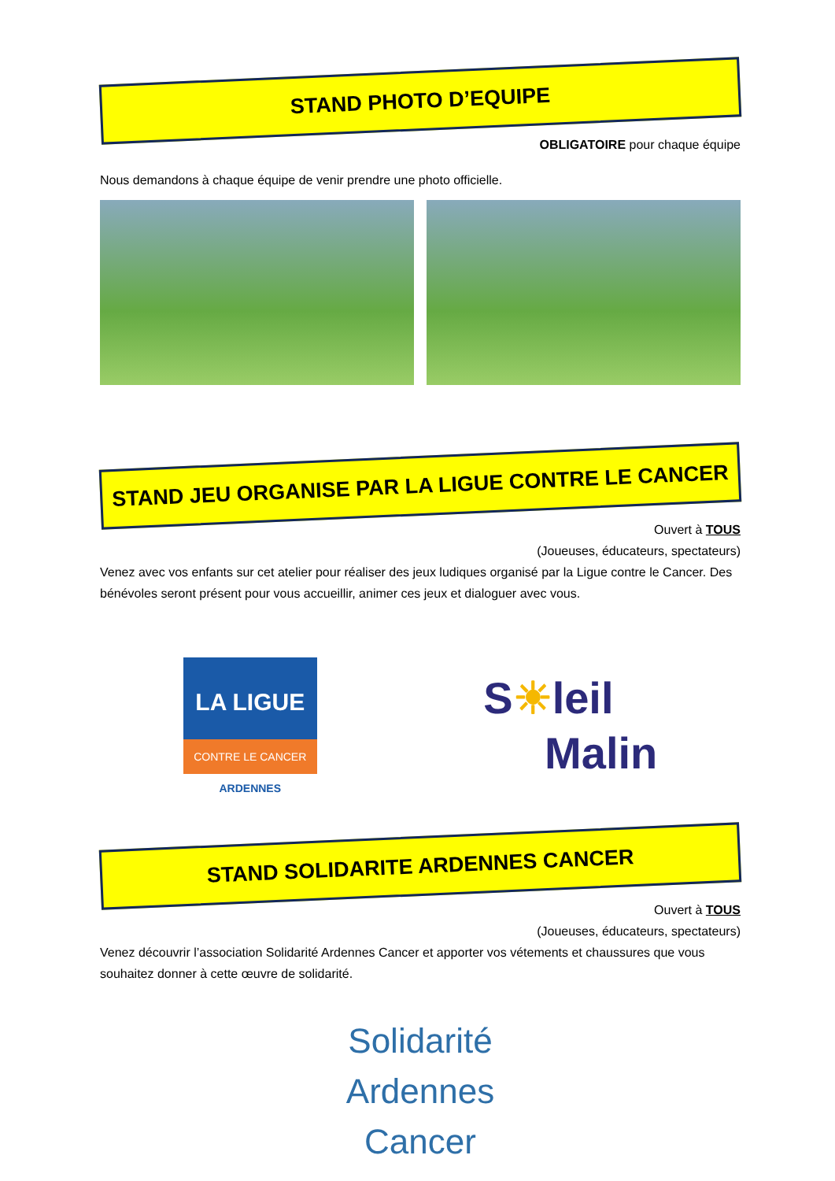STAND PHOTO D’EQUIPE
OBLIGATOIRE pour chaque équipe
Nous demandons à chaque équipe de venir prendre une photo officielle.
STAND JEU ORGANISE PAR LA LIGUE CONTRE LE CANCER
Ouvert à TOUS
(Joueuses, éducateurs, spectateurs)
Venez avec vos enfants sur cet atelier pour réaliser des jeux ludiques organisé par la Ligue contre le Cancer. Des bénévoles seront présent pour vous accueillir, animer ces jeux et dialoguer avec vous.
LA LIGUE
CONTRE LE CANCER
ARDENNES
S☀leil
Malin
STAND SOLIDARITE ARDENNES CANCER
Ouvert à TOUS
(Joueuses, éducateurs, spectateurs)
Venez découvrir l’association Solidarité Ardennes Cancer et apporter vos vétements et chaussures que vous souhaitez donner à cette œuvre de solidarité.
Solidarité
Ardennes
Cancer